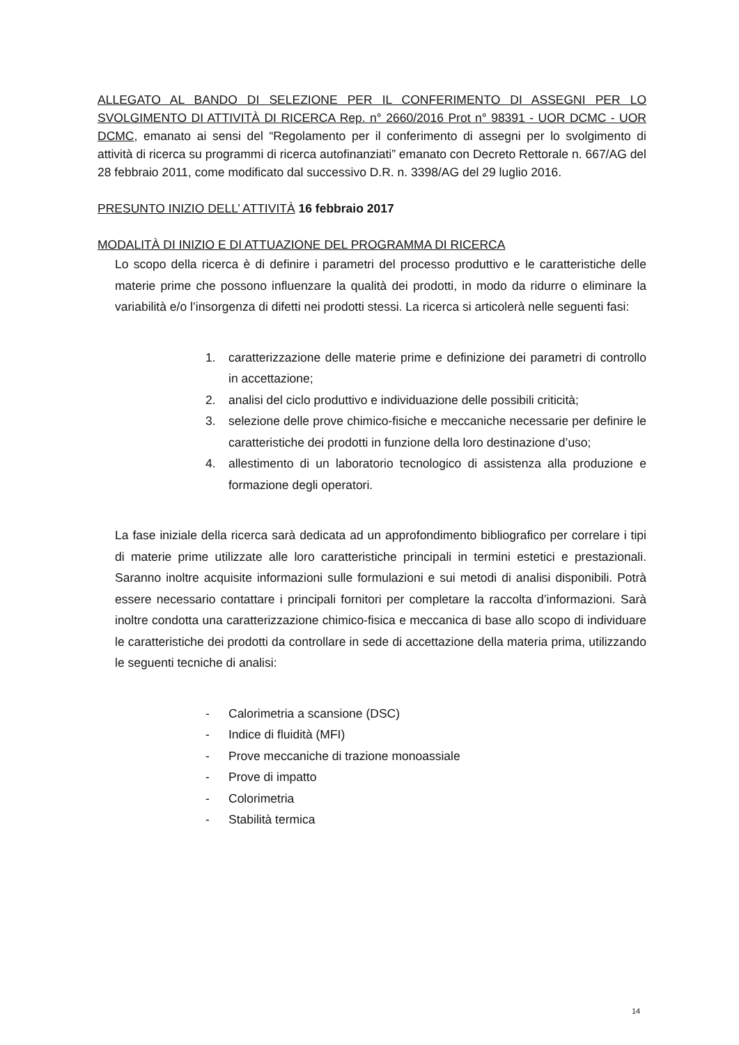ALLEGATO AL BANDO DI SELEZIONE PER IL CONFERIMENTO DI ASSEGNI PER LO SVOLGIMENTO DI ATTIVITÀ DI RICERCA Rep. n° 2660/2016 Prot n° 98391 - UOR DCMC - UOR DCMC, emanato ai sensi del “Regolamento per il conferimento di assegni per lo svolgimento di attività di ricerca su programmi di ricerca autofinanziati” emanato con Decreto Rettorale n. 667/AG del 28 febbraio 2011, come modificato dal successivo D.R. n. 3398/AG del 29 luglio 2016.
PRESUNTO INIZIO DELL’ ATTIVITÀ 16 febbraio 2017
MODALITÀ DI INIZIO E DI ATTUAZIONE DEL PROGRAMMA DI RICERCA
Lo scopo della ricerca è di definire i parametri del processo produttivo e le caratteristiche delle materie prime che possono influenzare la qualità dei prodotti, in modo da ridurre o eliminare la variabilità e/o l’insorgenza di difetti nei prodotti stessi. La ricerca si articolerà nelle seguenti fasi:
1. caratterizzazione delle materie prime e definizione dei parametri di controllo in accettazione;
2. analisi del ciclo produttivo e individuazione delle possibili criticità;
3. selezione delle prove chimico-fisiche e meccaniche necessarie per definire le caratteristiche dei prodotti in funzione della loro destinazione d’uso;
4. allestimento di un laboratorio tecnologico di assistenza alla produzione e formazione degli operatori.
La fase iniziale della ricerca sarà dedicata ad un approfondimento bibliografico per correlare i tipi di materie prime utilizzate alle loro caratteristiche principali in termini estetici e prestazionali. Saranno inoltre acquisite informazioni sulle formulazioni e sui metodi di analisi disponibili. Potrà essere necessario contattare i principali fornitori per completare la raccolta d’informazioni. Sarà inoltre condotta una caratterizzazione chimico-fisica e meccanica di base allo scopo di individuare le caratteristiche dei prodotti da controllare in sede di accettazione della materia prima, utilizzando le seguenti tecniche di analisi:
- Calorimetria a scansione (DSC)
- Indice di fluidità (MFI)
- Prove meccaniche di trazione monoassiale
- Prove di impatto
- Colorimetria
- Stabilità termica
14